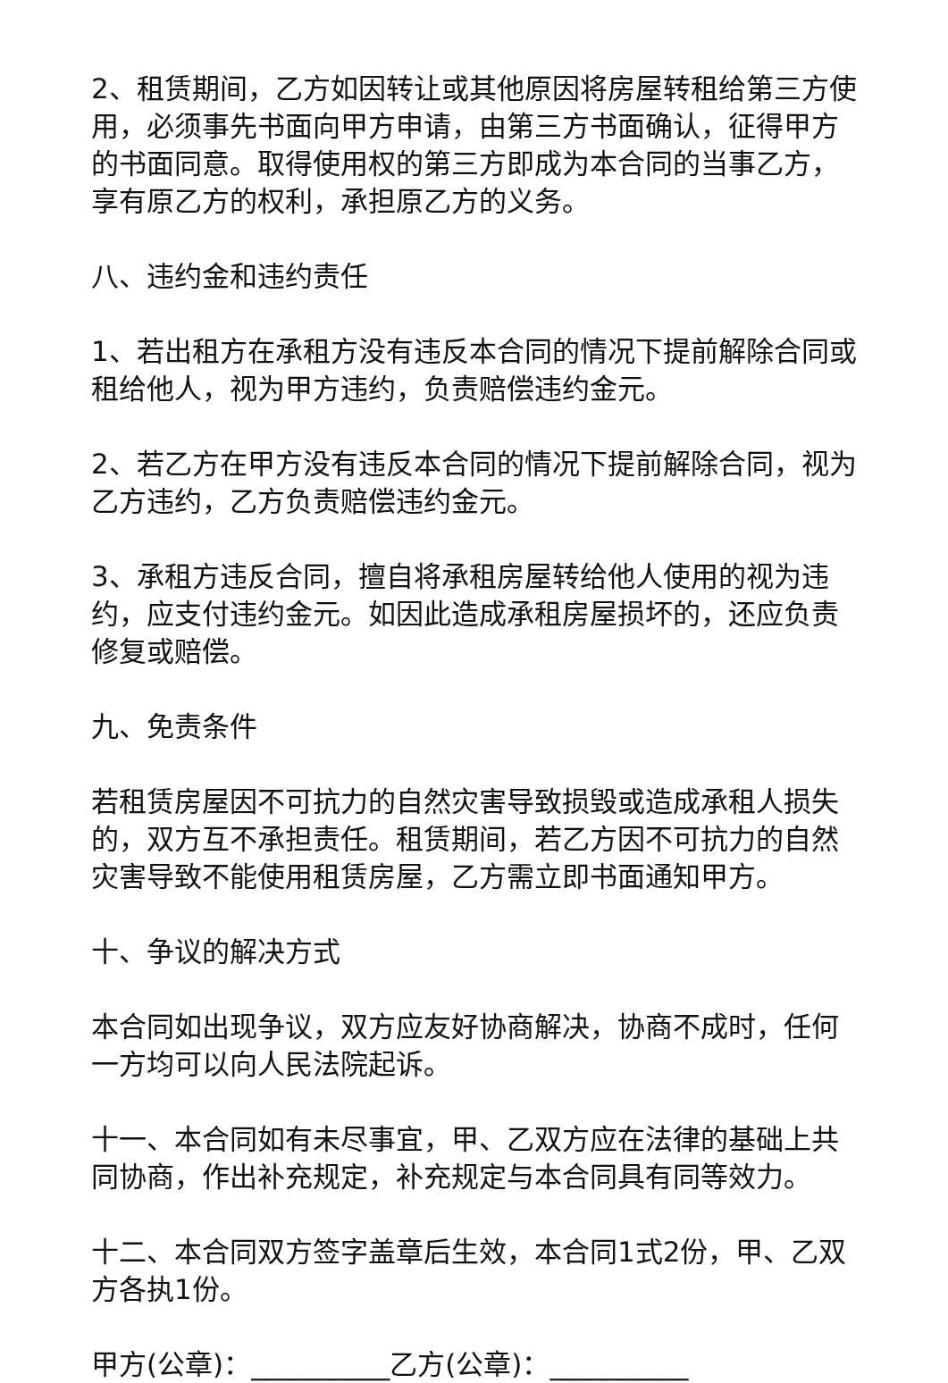2、租赁期间，乙方如因转让或其他原因将房屋转租给第三方使用，必须事先书面向甲方申请，由第三方书面确认，征得甲方的书面同意。取得使用权的第三方即成为本合同的当事乙方，享有原乙方的权利，承担原乙方的义务。
八、违约金和违约责任
1、若出租方在承租方没有违反本合同的情况下提前解除合同或租给他人，视为甲方违约，负责赔偿违约金元。
2、若乙方在甲方没有违反本合同的情况下提前解除合同，视为乙方违约，乙方负责赔偿违约金元。
3、承租方违反合同，擅自将承租房屋转给他人使用的视为违约，应支付违约金元。如因此造成承租房屋损坏的，还应负责修复或赔偿。
九、免责条件
若租赁房屋因不可抗力的自然灾害导致损毁或造成承租人损失的，双方互不承担责任。租赁期间，若乙方因不可抗力的自然灾害导致不能使用租赁房屋，乙方需立即书面通知甲方。
十、争议的解决方式
本合同如出现争议，双方应友好协商解决，协商不成时，任何一方均可以向人民法院起诉。
十一、本合同如有未尽事宜，甲、乙双方应在法律的基础上共同协商，作出补充规定，补充规定与本合同具有同等效力。
十二、本合同双方签字盖章后生效，本合同1式2份，甲、乙双方各执1份。
甲方(公章)：__________乙方(公章)：__________